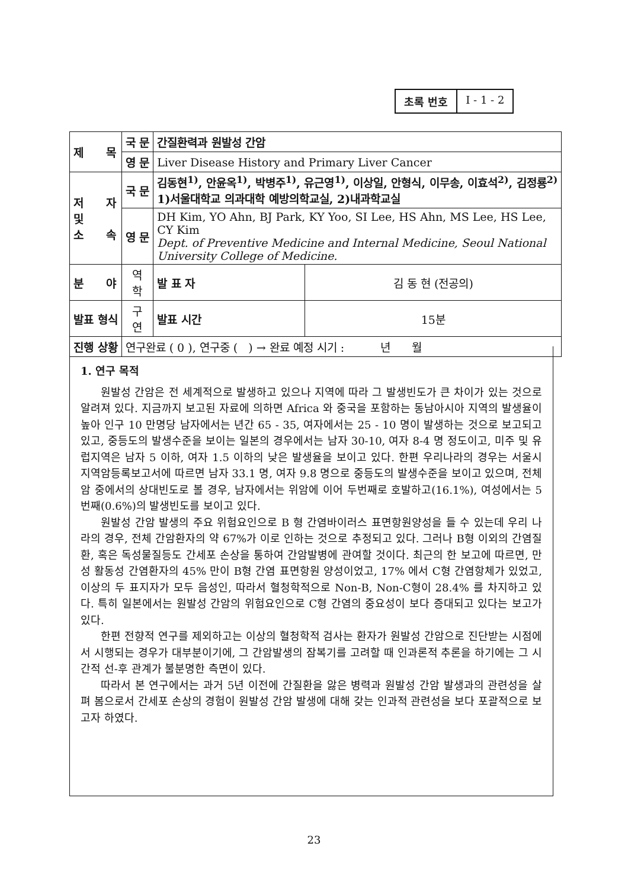초록 번호 I - 1 - 2
| 제 목 | 국 문 | 간질환력과 원발성 간암 | | |
| | 영 문 | Liver Disease History and Primary Liver Cancer | | |
| 저 자 및 소 속 | 국 문 | 김동현<sup>1)</sup>, 안윤옥<sup>1)</sup>, 박병주<sup>1)</sup>, 유근영<sup>1)</sup>, 이상일, 안형식, 이무송, 이효석<sup>2)</sup>, 김정룡<sup>2)</sup> 1)서울대학교 의과대학 예방의학교실, 2)내과학교실 | | |
| | 영 문 | DH Kim, YO Ahn, BJ Park, KY Yoo, SI Lee, HS Ahn, MS Lee, HS Lee, CY Kim Dept. of Preventive Medicine and Internal Medicine, Seoul National University College of Medicine. | | |
| 분 야 | 역 학 | | 발 표 자 | 김 동 현 (전공의) |
| 발표 형식 | 구 연 | | 발표 시간 | 15분 |
| 진행 상황 | 연구완료 ( 0 ), 연구중 ( ) → 완료 예정 시기 : 년 월 | | | |
1. 연구 목적
원발성 간암은 전 세계적으로 발생하고 있으나 지역에 따라 그 발생빈도가 큰 차이가 있는 것으로 알려져 있다. 지금까지 보고된 자료에 의하면 Africa 와 중국을 포함하는 동남아시아 지역의 발생율이 높아 인구 10 만명당 남자에서는 년간 65 - 35, 여자에서는 25 - 10 명이 발생하는 것으로 보고되고 있고, 중등도의 발생수준을 보이는 일본의 경우에서는 남자 30-10, 여자 8-4 명 정도이고, 미주 및 유럽지역은 남자 5 이하, 여자 1.5 이하의 낮은 발생율을 보이고 있다. 한편 우리나라의 경우는 서울시 지역암등록보고서에 따르면 남자 33.1 명, 여자 9.8 명으로 중등도의 발생수준을 보이고 있으며, 전체 암 중에서의 상대빈도로 볼 경우, 남자에서는 위암에 이어 두번째로 호발하고(16.1%), 여성에서는 5번째(0.6%)의 발생빈도를 보이고 있다.
원발성 간암 발생의 주요 위험요인으로 B 형 간염바이러스 표면항원양성을 들 수 있는데 우리 나라의 경우, 전체 간암환자의 약 67%가 이로 인하는 것으로 추정되고 있다. 그러나 B형 이외의 간염질환, 혹은 독성물질등도 간세포 손상을 통하여 간암발병에 관여할 것이다. 최근의 한 보고에 따르면, 만성 활동성 간염환자의 45% 만이 B형 간염 표면항원 양성이었고, 17% 에서 C형 간염항체가 있었고, 이상의 두 표지자가 모두 음성인, 따라서 혈청학적으로 Non-B, Non-C형이 28.4% 를 차지하고 있다. 특히 일본에서는 원발성 간암의 위험요인으로 C형 간염의 중요성이 보다 증대되고 있다는 보고가 있다.
한편 전향적 연구를 제외하고는 이상의 혈청학적 검사는 환자가 원발성 간암으로 진단받는 시점에서 시행되는 경우가 대부분이기에, 그 간암발생의 잠복기를 고려할 때 인과론적 추론을 하기에는 그 시간적 선-후 관계가 불분명한 측면이 있다.
따라서 본 연구에서는 과거 5년 이전에 간질환을 앓은 병력과 원발성 간암 발생과의 관련성을 살펴 봄으로서 간세포 손상의 경험이 원발성 간암 발생에 대해 갖는 인과적 관련성을 보다 포괄적으로 보고자 하였다.
23